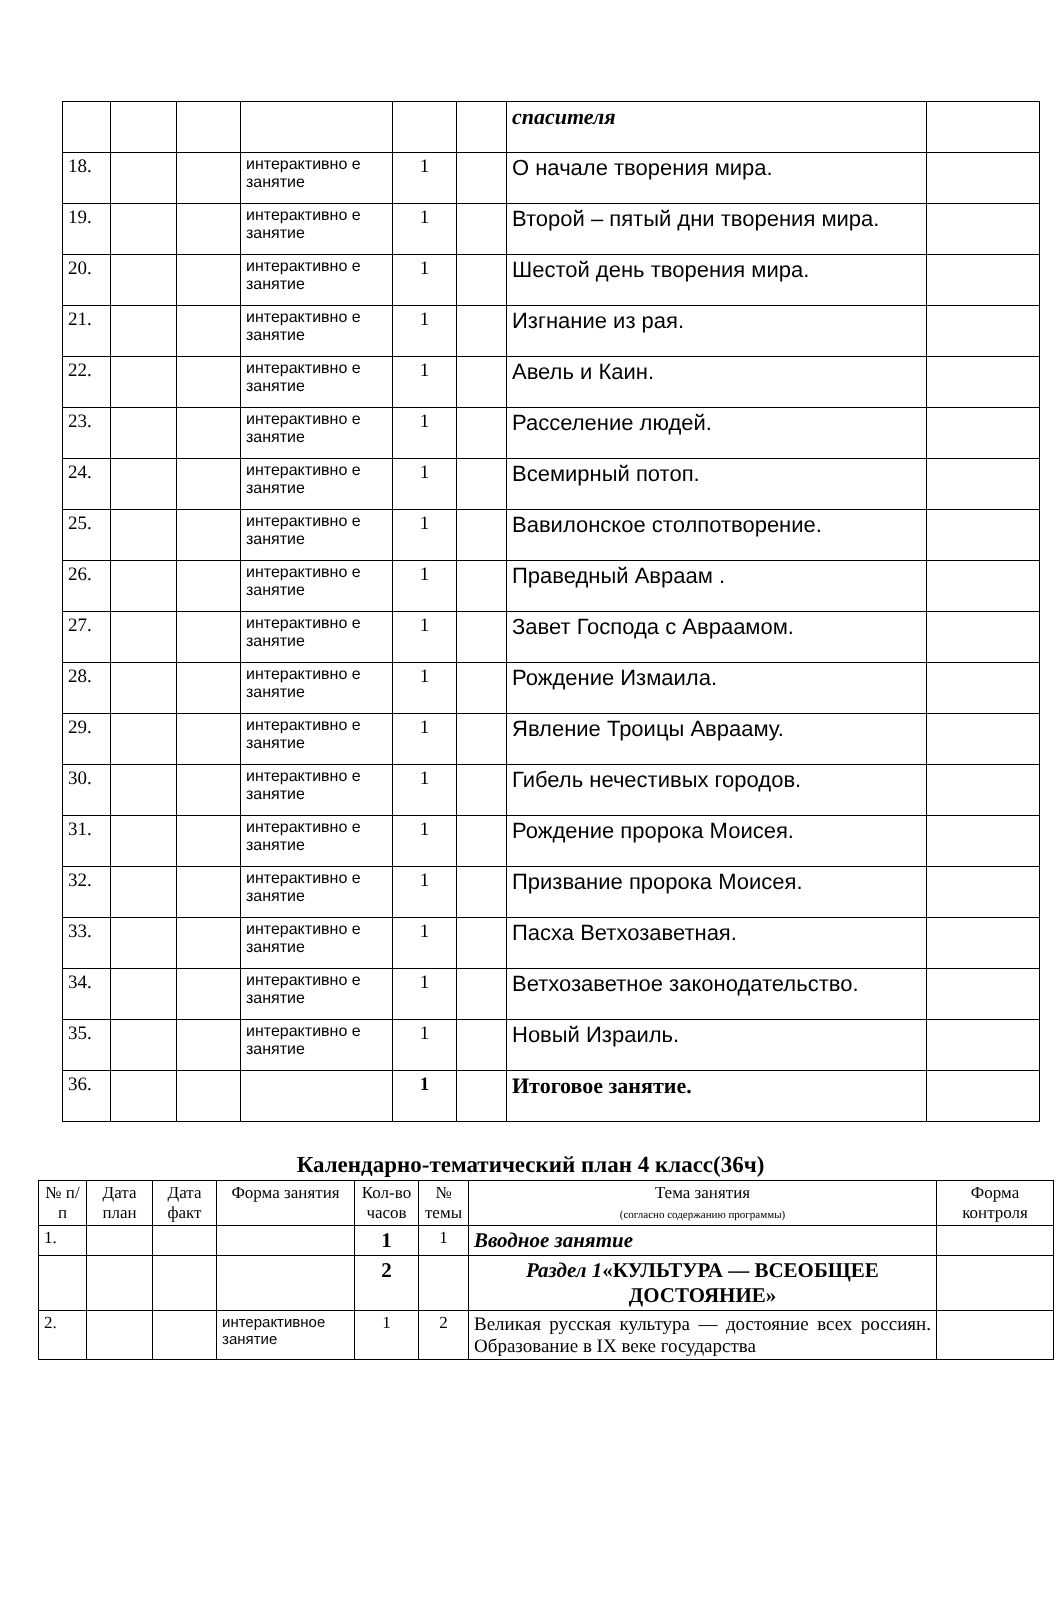| | | | | | | спасителя | |
| 18. | | | интерактивно е занятие | 1 | | О начале творения мира. | |
| 19. | | | интерактивно е занятие | 1 | | Второй – пятый дни творения мира. | |
| 20. | | | интерактивно е занятие | 1 | | Шестой день творения мира. | |
| 21. | | | интерактивно е занятие | 1 | | Изгнание из рая. | |
| 22. | | | интерактивно е занятие | 1 | | Авель и Каин. | |
| 23. | | | интерактивно е занятие | 1 | | Расселение людей. | |
| 24. | | | интерактивно е занятие | 1 | | Всемирный потоп. | |
| 25. | | | интерактивно е занятие | 1 | | Вавилонское столпотворение. | |
| 26. | | | интерактивно е занятие | 1 | | Праведный Авраам . | |
| 27. | | | интерактивно е занятие | 1 | | Завет Господа с Авраамом. | |
| 28. | | | интерактивно е занятие | 1 | | Рождение Измаила. | |
| 29. | | | интерактивно е занятие | 1 | | Явление Троицы Аврааму. | |
| 30. | | | интерактивно е занятие | 1 | | Гибель нечестивых городов. | |
| 31. | | | интерактивно е занятие | 1 | | Рождение пророка Моисея. | |
| 32. | | | интерактивно е занятие | 1 | | Призвание пророка Моисея. | |
| 33. | | | интерактивно е занятие | 1 | | Пасха Ветхозаветная. | |
| 34. | | | интерактивно е занятие | 1 | | Ветхозаветное законодательство. | |
| 35. | | | интерактивно е занятие | 1 | | Новый Израиль. | |
| 36. | | | | 1 | | Итоговое занятие. | |
Календарно-тематический план 4 класс(36ч)
| № п/п | Дата план | Дата факт | Форма занятия | Кол-во часов | № темы | Тема занятия (согласно содержанию программы) | Форма контроля |
| --- | --- | --- | --- | --- | --- | --- | --- |
| 1. | | | | 1 | 1 | Вводное занятие | |
| | | | | 2 | | Раздел 1 «КУЛЬТУРА — ВСЕОБЩЕЕ ДОСТОЯНИЕ» | |
| 2. | | | интерактивное занятие | 1 | 2 | Великая русская культура — достояние всех россиян. Образование в IX веке государства | |